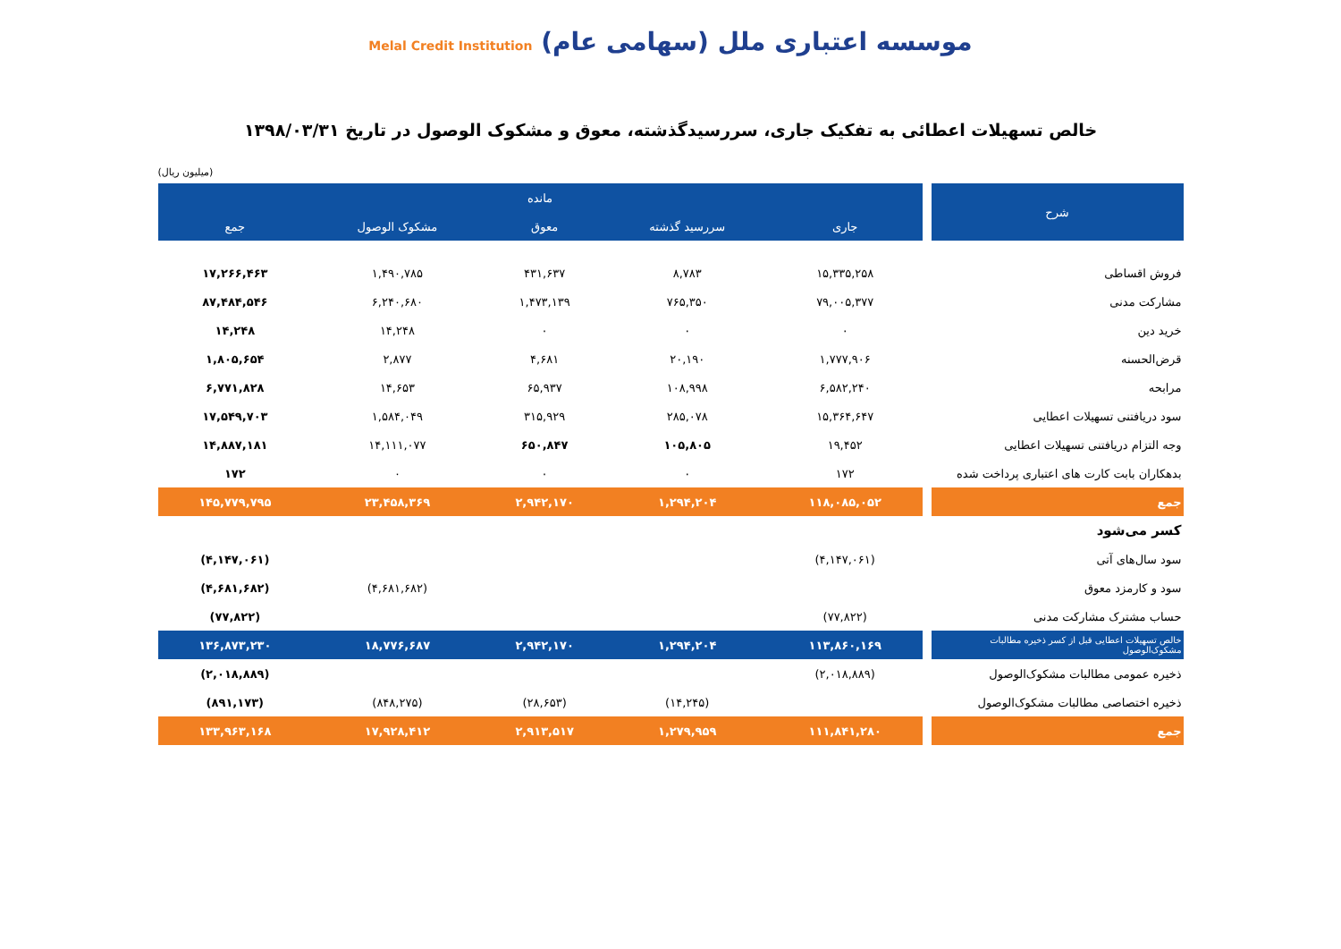موسسه اعتباری ملل (سهامی عام) Melal Credit Institution
خالص تسهیلات اعطائی به تفکیک جاری، سررسیدگذشته، معوق و مشکوک الوصول در تاریخ ۱۳۹۸/۰۳/۳۱
(میلیون ریال)
| شرح | | مانده | | | | |
| --- | --- | --- | --- | --- | --- | --- |
| | | جاری | سررسید گذشته | معوق | مشکوک الوصول | جمع |
| فروش اقساطی | | ۱۵,۳۳۵,۲۵۸ | ۸,۷۸۳ | ۴۳۱,۶۳۷ | ۱,۴۹۰,۷۸۵ | ۱۷,۲۶۶,۴۶۳ |
| مشارکت مدنی | | ۷۹,۰۰۵,۳۷۷ | ۷۶۵,۳۵۰ | ۱,۴۷۳,۱۳۹ | ۶,۲۴۰,۶۸۰ | ۸۷,۴۸۴,۵۴۶ |
| خرید دین | | ۰ | ۰ | ۰ | ۱۴,۲۴۸ | ۱۴,۲۴۸ |
| قرض‌الحسنه | | ۱,۷۷۷,۹۰۶ | ۲۰,۱۹۰ | ۴,۶۸۱ | ۲,۸۷۷ | ۱,۸۰۵,۶۵۴ |
| مرابحه | | ۶,۵۸۲,۲۴۰ | ۱۰۸,۹۹۸ | ۶۵,۹۳۷ | ۱۴,۶۵۳ | ۶,۷۷۱,۸۲۸ |
| سود دریافتنی تسهیلات اعطایی | | ۱۵,۳۶۴,۶۴۷ | ۲۸۵,۰۷۸ | ۳۱۵,۹۲۹ | ۱,۵۸۴,۰۴۹ | ۱۷,۵۴۹,۷۰۳ |
| وجه التزام دریافتنی تسهیلات اعطایی | | ۱۹,۴۵۲ | ۱۰۵,۸۰۵ | ۶۵۰,۸۴۷ | ۱۴,۱۱۱,۰۷۷ | ۱۴,۸۸۷,۱۸۱ |
| بدهکاران بابت کارت های اعتباری پرداخت شده | | ۱۷۲ | ۰ | ۰ | ۰ | ۱۷۲ |
| جمع | | ۱۱۸,۰۸۵,۰۵۲ | ۱,۲۹۴,۲۰۴ | ۲,۹۴۲,۱۷۰ | ۲۳,۴۵۸,۳۶۹ | ۱۴۵,۷۷۹,۷۹۵ |
| کسر می‌شود | | | | | | |
| سود سال‌های آتی | | (۴,۱۴۷,۰۶۱) | | | | (۴,۱۴۷,۰۶۱) |
| سود و کارمزد معوق | | | | | (۴,۶۸۱,۶۸۲) | (۴,۶۸۱,۶۸۲) |
| حساب مشترک مشارکت مدنی | | (۷۷,۸۲۲) | | | | (۷۷,۸۲۲) |
| خالص تسهیلات اعطایی قبل از کسر ذخیره مطالبات مشکوک‌الوصول | | ۱۱۳,۸۶۰,۱۶۹ | ۱,۲۹۴,۲۰۴ | ۲,۹۴۲,۱۷۰ | ۱۸,۷۷۶,۶۸۷ | ۱۳۶,۸۷۳,۲۳۰ |
| ذخیره عمومی مطالبات مشکوک‌الوصول | | (۲,۰۱۸,۸۸۹) | | | | (۲,۰۱۸,۸۸۹) |
| ذخیره اختصاصی مطالبات مشکوک‌الوصول | | | (۱۴,۲۴۵) | (۲۸,۶۵۳) | (۸۴۸,۲۷۵) | (۸۹۱,۱۷۳) |
| جمع | | ۱۱۱,۸۴۱,۲۸۰ | ۱,۲۷۹,۹۵۹ | ۲,۹۱۳,۵۱۷ | ۱۷,۹۲۸,۴۱۲ | ۱۳۳,۹۶۳,۱۶۸ |